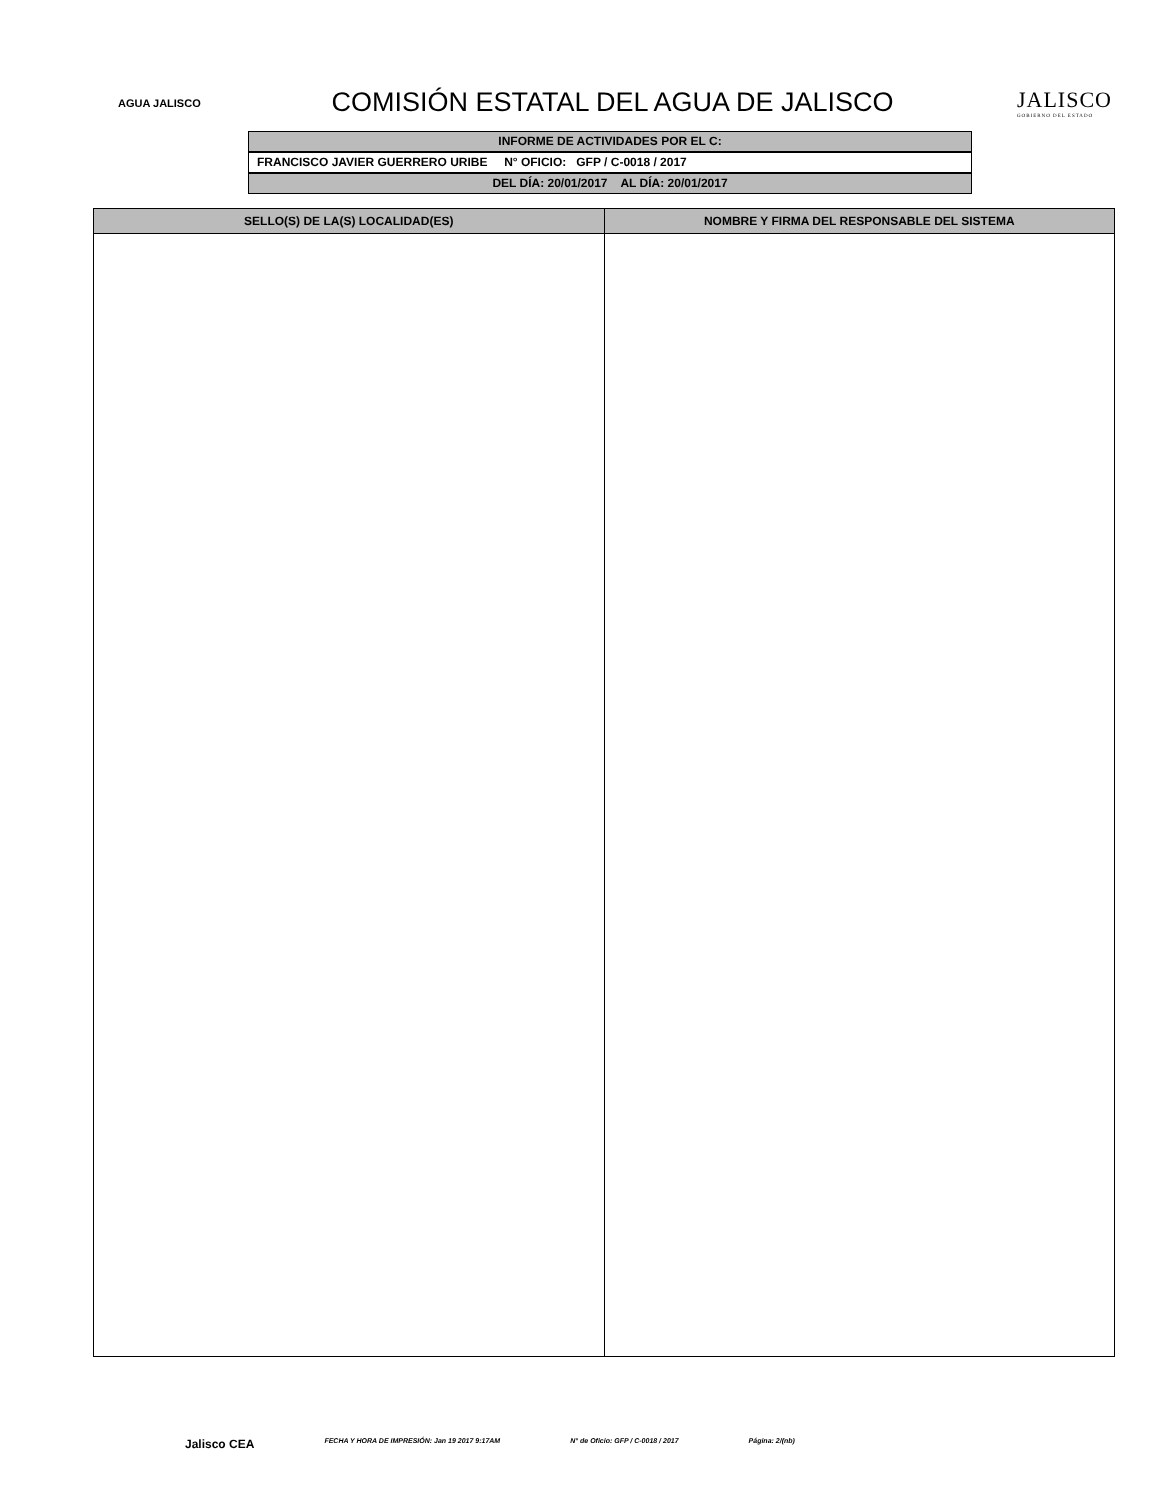AGUA JALISCO
COMISIÓN ESTATAL DEL AGUA DE JALISCO
JALISCO
GOBIERNO DEL ESTADO
INFORME DE ACTIVIDADES POR EL C:
FRANCISCO JAVIER GUERRERO URIBE N° OFICIO: GFP / C-0018 / 2017
DEL DÍA: 20/01/2017 AL DÍA: 20/01/2017
| SELLO(S) DE LA(S) LOCALIDAD(ES) | NOMBRE Y FIRMA DEL RESPONSABLE DEL SISTEMA |
| --- | --- |
Jalisco CEA FECHA Y HORA DE IMPRESIÓN: Jan 19 2017 9:17AM N° de Oficio: GFP / C-0018 / 2017 Página: 2/(nb)